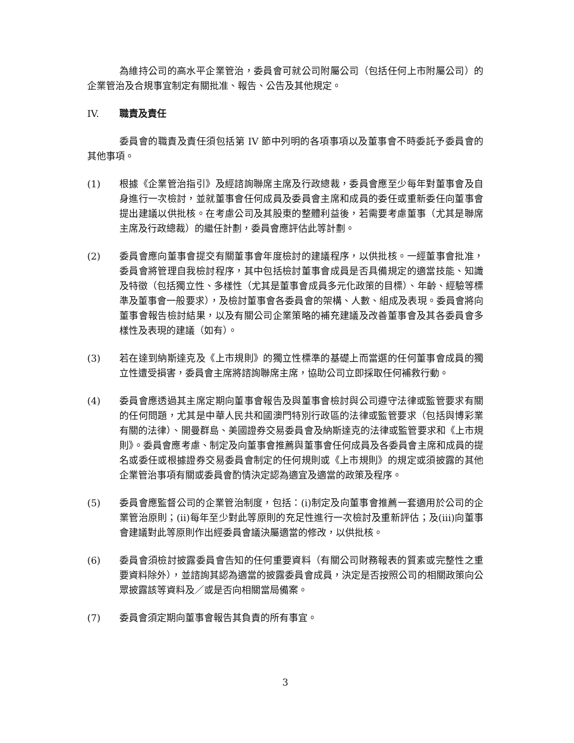為維持公司的高水平企業管治，委員會可就公司附屬公司（包括任何上市附屬公司）的企業管治及合規事宜制定有關批准、報告、公告及其他規定。
IV. 職責及責任
委員會的職責及責任須包括第 IV 節中列明的各項事項以及董事會不時委託予委員會的其他事項。
(1) 根據《企業管治指引》及經諮詢聯席主席及行政總裁，委員會應至少每年對董事會及自身進行一次檢討，並就董事會任何成員及委員會主席和成員的委任或重新委任向董事會提出建議以供批核。在考慮公司及其股東的整體利益後，若需要考慮董事（尤其是聯席主席及行政總裁）的繼任計劃，委員會應評估此等計劃。
(2) 委員會應向董事會提交有關董事會年度檢討的建議程序，以供批核。一經董事會批准，委員會將管理自我檢討程序，其中包括檢討董事會成員是否具備規定的適當技能、知識及特徵（包括獨立性、多樣性（尤其是董事會成員多元化政策的目標）、年齡、經驗等標準及董事會一般要求），及檢討董事會各委員會的架構、人數、組成及表現。委員會將向董事會報告檢討結果，以及有關公司企業策略的補充建議及改善董事會及其各委員會多樣性及表現的建議（如有）。
(3) 若在達到納斯達克及《上市規則》的獨立性標準的基礎上而當選的任何董事會成員的獨立性遭受損害，委員會主席將諮詢聯席主席，協助公司立即採取任何補救行動。
(4) 委員會應透過其主席定期向董事會報告及與董事會檢討與公司遵守法律或監管要求有關的任何問題，尤其是中華人民共和國澳門特別行政區的法律或監管要求（包括與博彩業有關的法律）、開曼群島、美國證券交易委員會及納斯達克的法律或監管要求和《上市規則》。委員會應考慮、制定及向董事會推薦與董事會任何成員及各委員會主席和成員的提名或委任或根據證券交易委員會制定的任何規則或《上市規則》的規定或須披露的其他企業管治事項有關或委員會酌情決定認為適宜及適當的政策及程序。
(5) 委員會應監督公司的企業管治制度，包括：(i)制定及向董事會推薦一套適用於公司的企業管治原則；(ii)每年至少對此等原則的充足性進行一次檢討及重新評估；及(iii)向董事會建議對此等原則作出經委員會議決屬適當的修改，以供批核。
(6) 委員會須檢討披露委員會告知的任何重要資料（有關公司財務報表的質素或完整性之重要資料除外），並諮詢其認為適當的披露委員會成員，決定是否按照公司的相關政策向公眾披露該等資料及／或是否向相關當局備案。
(7) 委員會須定期向董事會報告其負責的所有事宜。
3